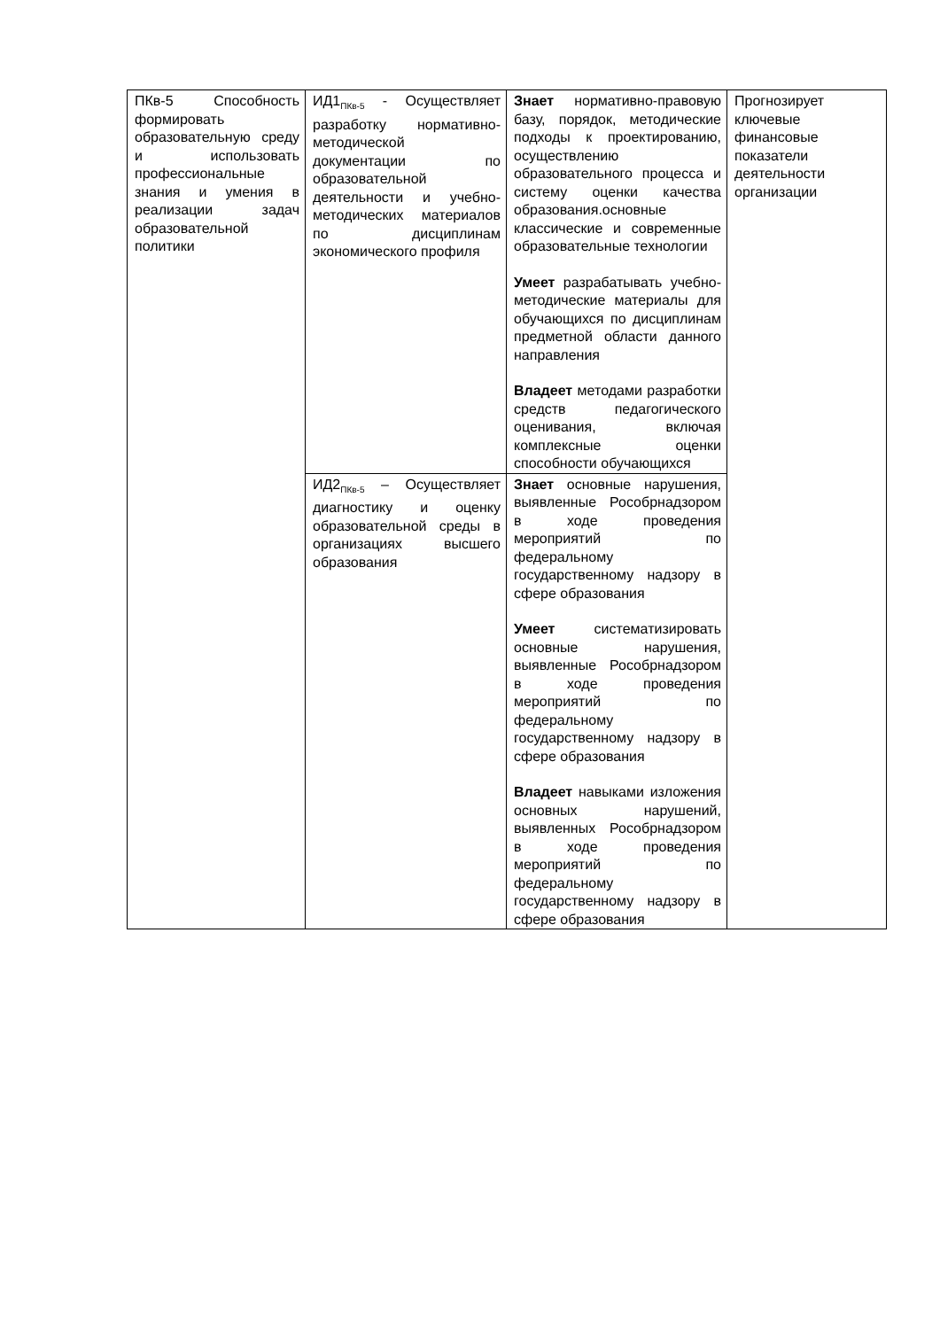| ПКв-5 Способность формировать образовательную среду и использовать профессиональные знания и умения в реализации задач образовательной политики | ИД1<sub>ПКв-5</sub> - Осуществляет разработку нормативно-методической документации по образовательной деятельности и учебно-методических материалов по дисциплинам экономического профиля | Знает нормативно-правовую базу, порядок, методические подходы к проектированию, осуществлению образовательного процесса и систему оценки качества образования.основные классические и современные образовательные технологии Умеет разрабатывать учебно-методические материалы для обучающихся по дисциплинам предметной области данного направления Владеет методами разработки средств педагогического оценивания, включая комплексные оценки способности обучающихся | Прогнозирует ключевые финансовые показатели деятельности организации |
| | ИД2<sub>ПКв-5</sub> – Осуществляет диагностику и оценку образовательной среды в организациях высшего образования | Знает основные нарушения, выявленные Рособрнадзором в ходе проведения мероприятий по федеральному государственному надзору в сфере образования Умеет систематизировать основные нарушения, выявленные Рособрнадзором в ходе проведения мероприятий по федеральному государственному надзору в сфере образования Владеет навыками изложения основных нарушений, выявленных Рособрнадзором в ходе проведения мероприятий по федеральному государственному надзору в сфере образования | |